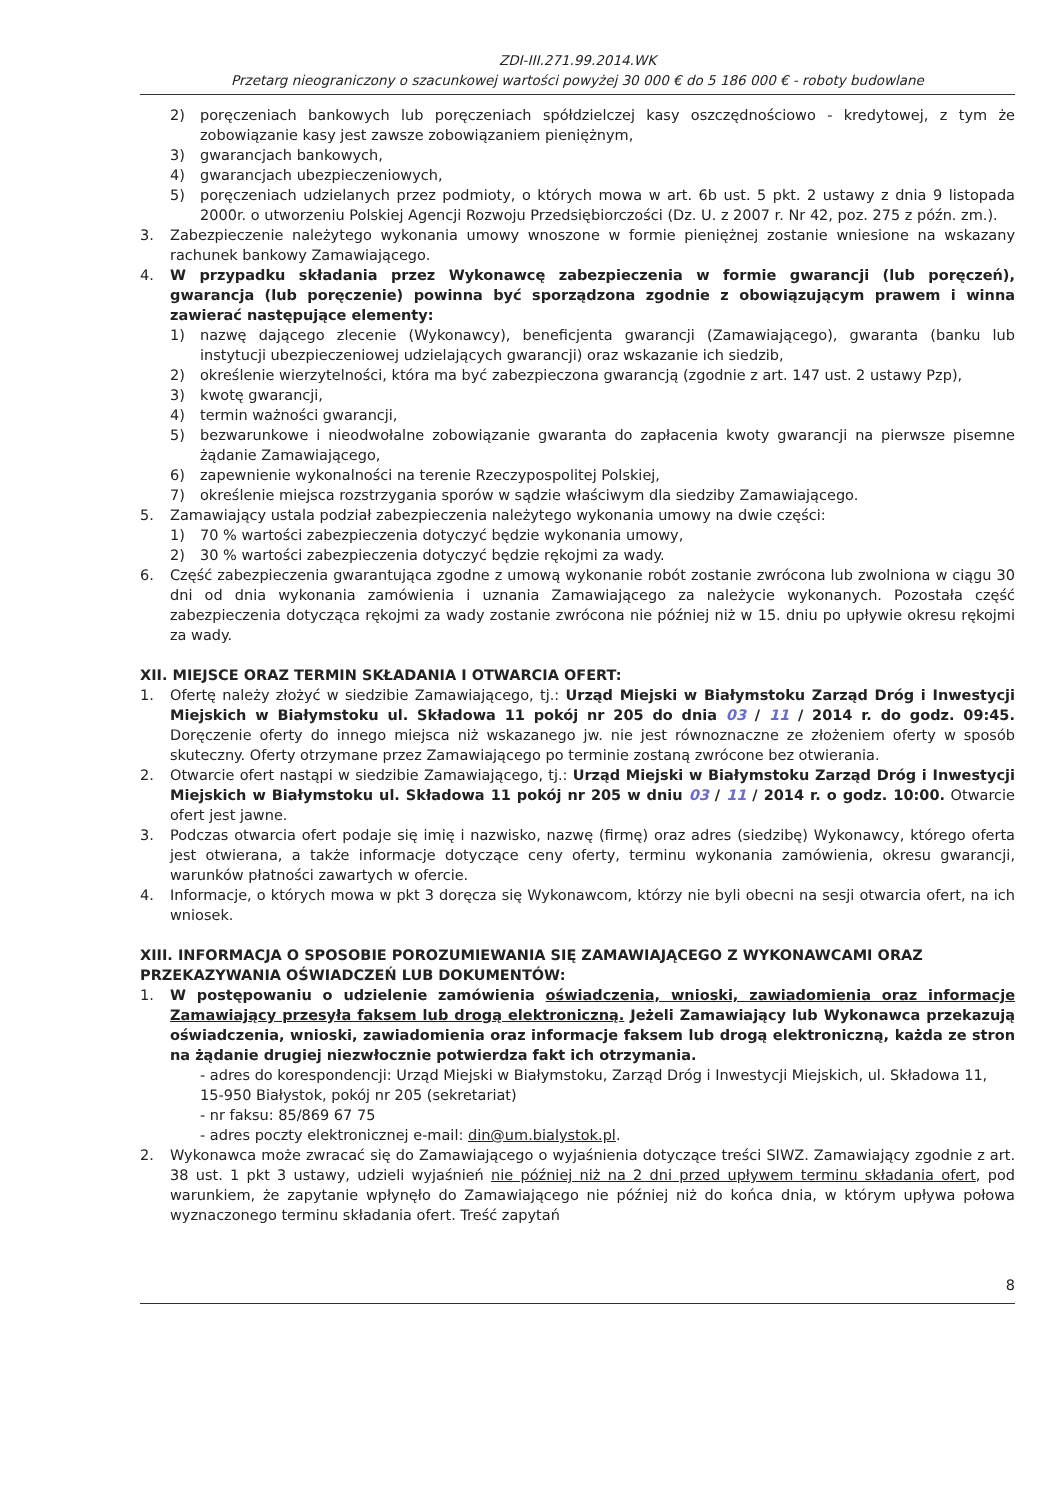ZDI-III.271.99.2014.WK
Przetarg nieograniczony o szacunkowej wartości powyżej 30 000 € do 5 186 000 € - roboty budowlane
2) poręczeniach bankowych lub poręczeniach spółdzielczej kasy oszczędnościowo - kredytowej, z tym że zobowiązanie kasy jest zawsze zobowiązaniem pieniężnym,
3) gwarancjach bankowych,
4) gwarancjach ubezpieczeniowych,
5) poręczeniach udzielanych przez podmioty, o których mowa w art. 6b ust. 5 pkt. 2 ustawy z dnia 9 listopada 2000r. o utworzeniu Polskiej Agencji Rozwoju Przedsiębiorczości (Dz. U. z 2007 r. Nr 42, poz. 275 z późn. zm.).
3. Zabezpieczenie należytego wykonania umowy wnoszone w formie pieniężnej zostanie wniesione na wskazany rachunek bankowy Zamawiającego.
4. W przypadku składania przez Wykonawcę zabezpieczenia w formie gwarancji (lub poręczeń), gwarancja (lub poręczenie) powinna być sporządzona zgodnie z obowiązującym prawem i winna zawierać następujące elementy:
1) nazwę dającego zlecenie (Wykonawcy), beneficjenta gwarancji (Zamawiającego), gwaranta (banku lub instytucji ubezpieczeniowej udzielających gwarancji) oraz wskazanie ich siedzib,
2) określenie wierzytelności, która ma być zabezpieczona gwarancją (zgodnie z art. 147 ust. 2 ustawy Pzp),
3) kwotę gwarancji,
4) termin ważności gwarancji,
5) bezwarunkowe i nieodwołalne zobowiązanie gwaranta do zapłacenia kwoty gwarancji na pierwsze pisemne żądanie Zamawiającego,
6) zapewnienie wykonalności na terenie Rzeczypospolitej Polskiej,
7) określenie miejsca rozstrzygania sporów w sądzie właściwym dla siedziby Zamawiającego.
5. Zamawiający ustala podział zabezpieczenia należytego wykonania umowy na dwie części:
1) 70 % wartości zabezpieczenia dotyczyć będzie wykonania umowy,
2) 30 % wartości zabezpieczenia dotyczyć będzie rękojmi za wady.
6. Część zabezpieczenia gwarantująca zgodne z umową wykonanie robót zostanie zwrócona lub zwolniona w ciągu 30 dni od dnia wykonania zamówienia i uznania Zamawiającego za należycie wykonanych. Pozostała część zabezpieczenia dotycząca rękojmi za wady zostanie zwrócona nie później niż w 15. dniu po upływie okresu rękojmi za wady.
XII. MIEJSCE ORAZ TERMIN SKŁADANIA I OTWARCIA OFERT:
1. Ofertę należy złożyć w siedzibie Zamawiającego, tj.: Urząd Miejski w Białymstoku Zarząd Dróg i Inwestycji Miejskich w Białymstoku ul. Składowa 11 pokój nr 205 do dnia 03 / 11 / 2014 r. do godz. 09:45. Doręczenie oferty do innego miejsca niż wskazanego jw. nie jest równoznaczne ze złożeniem oferty w sposób skuteczny. Oferty otrzymane przez Zamawiającego po terminie zostaną zwrócone bez otwierania.
2. Otwarcie ofert nastąpi w siedzibie Zamawiającego, tj.: Urząd Miejski w Białymstoku Zarząd Dróg i Inwestycji Miejskich w Białymstoku ul. Składowa 11 pokój nr 205 w dniu 03 / 11 / 2014 r. o godz. 10:00. Otwarcie ofert jest jawne.
3. Podczas otwarcia ofert podaje się imię i nazwisko, nazwę (firmę) oraz adres (siedzibę) Wykonawcy, którego oferta jest otwierana, a także informacje dotyczące ceny oferty, terminu wykonania zamówienia, okresu gwarancji, warunków płatności zawartych w ofercie.
4. Informacje, o których mowa w pkt 3 doręcza się Wykonawcom, którzy nie byli obecni na sesji otwarcia ofert, na ich wniosek.
XIII. INFORMACJA O SPOSOBIE POROZUMIEWANIA SIĘ ZAMAWIAJĄCEGO Z WYKONAWCAMI ORAZ PRZEKAZYWANIA OŚWIADCZEŃ LUB DOKUMENTÓW:
1. W postępowaniu o udzielenie zamówienia oświadczenia, wnioski, zawiadomienia oraz informacje Zamawiający przesyła faksem lub drogą elektroniczną. Jeżeli Zamawiający lub Wykonawca przekazują oświadczenia, wnioski, zawiadomienia oraz informacje faksem lub drogą elektroniczną, każda ze stron na żądanie drugiej niezwłocznie potwierdza fakt ich otrzymania.
- adres do korespondencji: Urząd Miejski w Białymstoku, Zarząd Dróg i Inwestycji Miejskich, ul. Składowa 11, 15-950 Białystok, pokój nr 205 (sekretariat)
- nr faksu: 85/869 67 75
- adres poczty elektronicznej e-mail: din@um.bialystok.pl.
2. Wykonawca może zwracać się do Zamawiającego o wyjaśnienia dotyczące treści SIWZ. Zamawiający zgodnie z art. 38 ust. 1 pkt 3 ustawy, udzieli wyjaśnień nie później niż na 2 dni przed upływem terminu składania ofert, pod warunkiem, że zapytanie wpłynęło do Zamawiającego nie później niż do końca dnia, w którym upływa połowa wyznaczonego terminu składania ofert. Treść zapytań
8